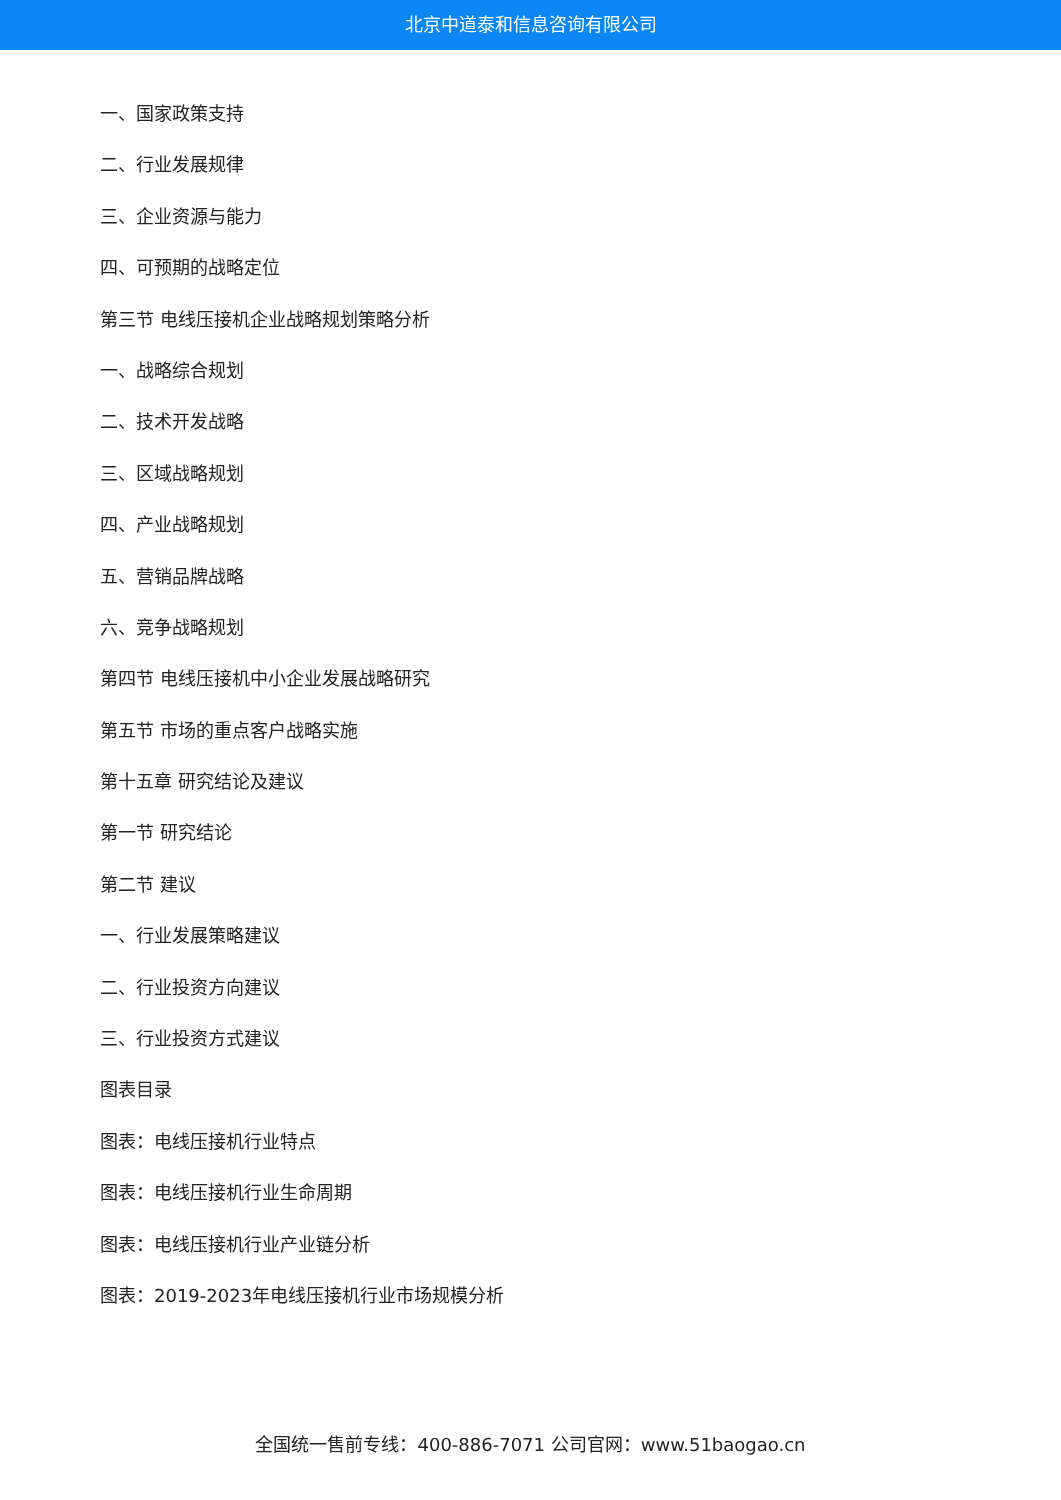北京中道泰和信息咨询有限公司
一、国家政策支持
二、行业发展规律
三、企业资源与能力
四、可预期的战略定位
第三节 电线压接机企业战略规划策略分析
一、战略综合规划
二、技术开发战略
三、区域战略规划
四、产业战略规划
五、营销品牌战略
六、竞争战略规划
第四节 电线压接机中小企业发展战略研究
第五节 市场的重点客户战略实施
第十五章 研究结论及建议
第一节 研究结论
第二节 建议
一、行业发展策略建议
二、行业投资方向建议
三、行业投资方式建议
图表目录
图表：电线压接机行业特点
图表：电线压接机行业生命周期
图表：电线压接机行业产业链分析
图表：2019-2023年电线压接机行业市场规模分析
全国统一售前专线：400-886-7071 公司官网：www.51baogao.cn